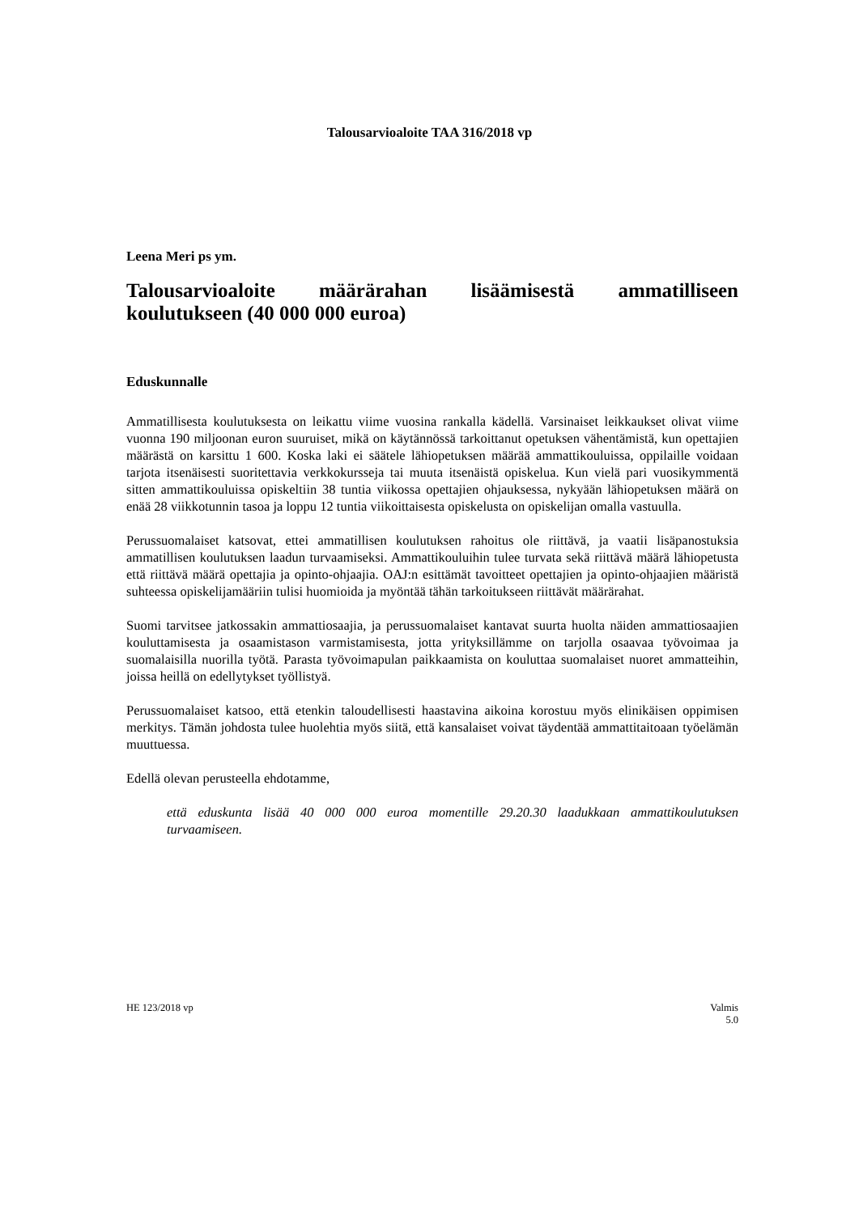Talousarvioaloite TAA 316/2018 vp
Leena Meri ps ym.
Talousarvioaloite määrärahan lisäämisestä ammatilliseen koulutukseen (40 000 000 euroa)
Eduskunnalle
Ammatillisesta koulutuksesta on leikattu viime vuosina rankalla kädellä. Varsinaiset leikkaukset olivat viime vuonna 190 miljoonan euron suuruiset, mikä on käytännössä tarkoittanut opetuksen vähentämistä, kun opettajien määrästä on karsittu 1 600. Koska laki ei säätele lähiopetuksen määrää ammattikouluissa, oppilaille voidaan tarjota itsenäisesti suoritettavia verkkokursseja tai muuta itsenäistä opiskelua. Kun vielä pari vuosikymmentä sitten ammattikouluissa opiskeltiin 38 tuntia viikossa opettajien ohjauksessa, nykyään lähiopetuksen määrä on enää 28 viikkotunnin tasoa ja loppu 12 tuntia viikoittaisesta opiskelusta on opiskelijan omalla vastuulla.
Perussuomalaiset katsovat, ettei ammatillisen koulutuksen rahoitus ole riittävä, ja vaatii lisäpanostuksia ammatillisen koulutuksen laadun turvaamiseksi. Ammattikouluihin tulee turvata sekä riittävä määrä lähiopetusta että riittävä määrä opettajia ja opinto-ohjaajia. OAJ:n esittämät tavoitteet opettajien ja opinto-ohjaajien määristä suhteessa opiskelijamääriin tulisi huomioida ja myöntää tähän tarkoitukseen riittävät määrärahat.
Suomi tarvitsee jatkossakin ammattiosaajia, ja perussuomalaiset kantavat suurta huolta näiden ammattiosaajien kouluttamisesta ja osaamistason varmistamisesta, jotta yrityksillämme on tarjolla osaavaa työvoimaa ja suomalaisilla nuorilla työtä. Parasta työvoimapulan paikkaamista on kouluttaa suomalaiset nuoret ammatteihin, joissa heillä on edellytykset työllistyä.
Perussuomalaiset katsoo, että etenkin taloudellisesti haastavina aikoina korostuu myös elinikäisen oppimisen merkitys. Tämän johdosta tulee huolehtia myös siitä, että kansalaiset voivat täydentää ammattitaitoaan työelämän muuttuessa.
Edellä olevan perusteella ehdotamme,
että eduskunta lisää 40 000 000 euroa momentille 29.20.30 laadukkaan ammattikoulutuksen turvaamiseen.
HE 123/2018 vp Valmis
5.0